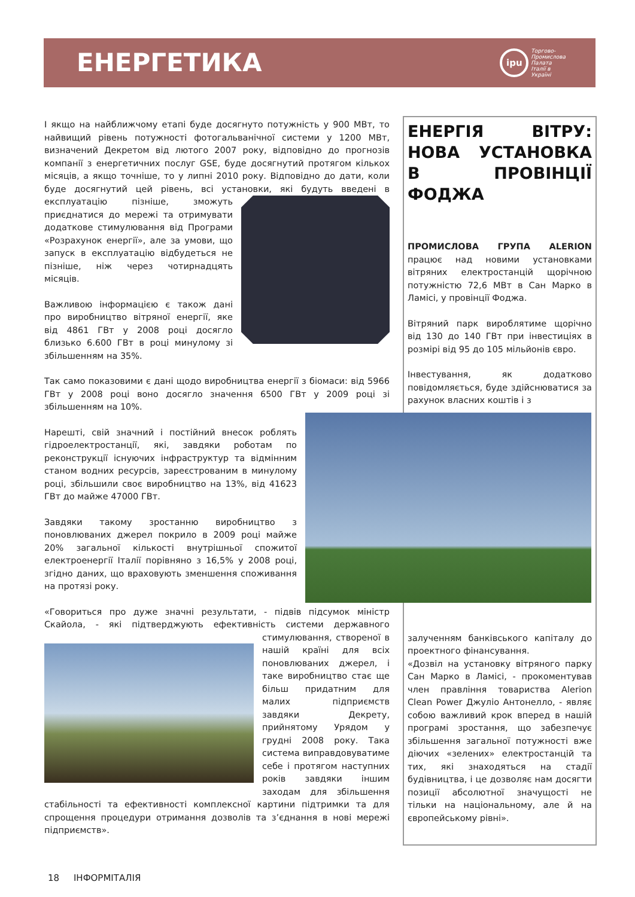ЕНЕРГЕТИКА
ipu
Торгово-
Промислова
Палата
Італії в
Україні
І якщо на найближчому етапі буде досягнуто потужність у 900 МВт, то найвищий рівень потужності фотогальванічної системи у 1200 МВт, визначений Декретом від лютого 2007 року, відповідно до прогнозів компанії з енергетичних послуг GSE, буде досягнутий протягом кількох місяців, а якщо точніше, то у липні 2010 року. Відповідно до дати, коли буде досягнутий цей рівень, всі установки, які будуть введені в експлуатацію пізніше, зможуть приєднатися до мережі та отримувати додаткове стимулювання від Програми «Розрахунок енергії», але за умови, що запуск в експлуатацію відбудеться не пізніше, ніж через чотирнадцять місяців.
Важливою інформацією є також дані про виробництво вітряної енергії, яке від 4861 ГВт у 2008 році досягло близько 6.600 ГВт в році минулому зі збільшенням на 35%.
Так само показовими є дані щодо виробництва енергії з біомаси: від 5966 ГВт у 2008 році воно досягло значення 6500 ГВт у 2009 році зі збільшенням на 10%.
Нарешті, свій значний і постійний внесок роблять гідроелектростанції, які, завдяки роботам по реконструкції існуючих інфраструктур та відмінним станом водних ресурсів, зареєстрованим в минулому році, збільшили своє виробництво на 13%, від 41623 ГВт до майже 47000 ГВт.
Завдяки такому зростанню виробництво з поновлюваних джерел покрило в 2009 році майже 20% загальної кількості внутрішньої спожитої електроенергії Італії порівняно з 16,5% у 2008 році, згідно даних, що враховують зменшення споживання на протязі року.
«Говориться про дуже значні результати, - підвів підсумок міністр Скайола, - які підтверджують ефективність системи державного стимулювання, створеної в нашій країні для всіх поновлюваних джерел, і таке виробництво стає ще більш придатним для малих підприємств завдяки Декрету, прийнятому Урядом у грудні 2008 року. Така система виправдовуватиме себе і протягом наступних років завдяки іншим заходам для збільшення стабільності та ефективності комплексної картини підтримки та для спрощення процедури отримання дозволів та з’єднання в нові мережі підприємств».
ЕНЕРГІЯ ВІТРУ: НОВА УСТАНОВКА В ПРОВІНЦІЇ ФОДЖА
ПРОМИСЛОВА ГРУПА ALERION працює над новими установками вітряних електростанцій щорічною потужністю 72,6 МВт в Сан Марко в Ламісі, у провінції Фоджа.
Вітряний парк вироблятиме щорічно від 130 до 140 ГВт при інвестиціях в розмірі від 95 до 105 мільйонів євро.
Інвестування, як додатково повідомляється, буде здійснюватися за рахунок власних коштів і з
залученням банківського капіталу до проектного фінансування.
«Дозвіл на установку вітряного парку Сан Марко в Ламісі, - прокоментував член правління товариства Alerion Clean Power Джуліо Антонелло, - являє собою важливий крок вперед в нашій програмі зростання, що забезпечує збільшення загальної потужності вже діючих «зелених» електростанцій та тих, які знаходяться на стадії будівництва, і це дозволяє нам досягти позиції абсолютної значущості не тільки на національному, але й на європейському рівні».
18 ІНФОРМІТАЛІЯ